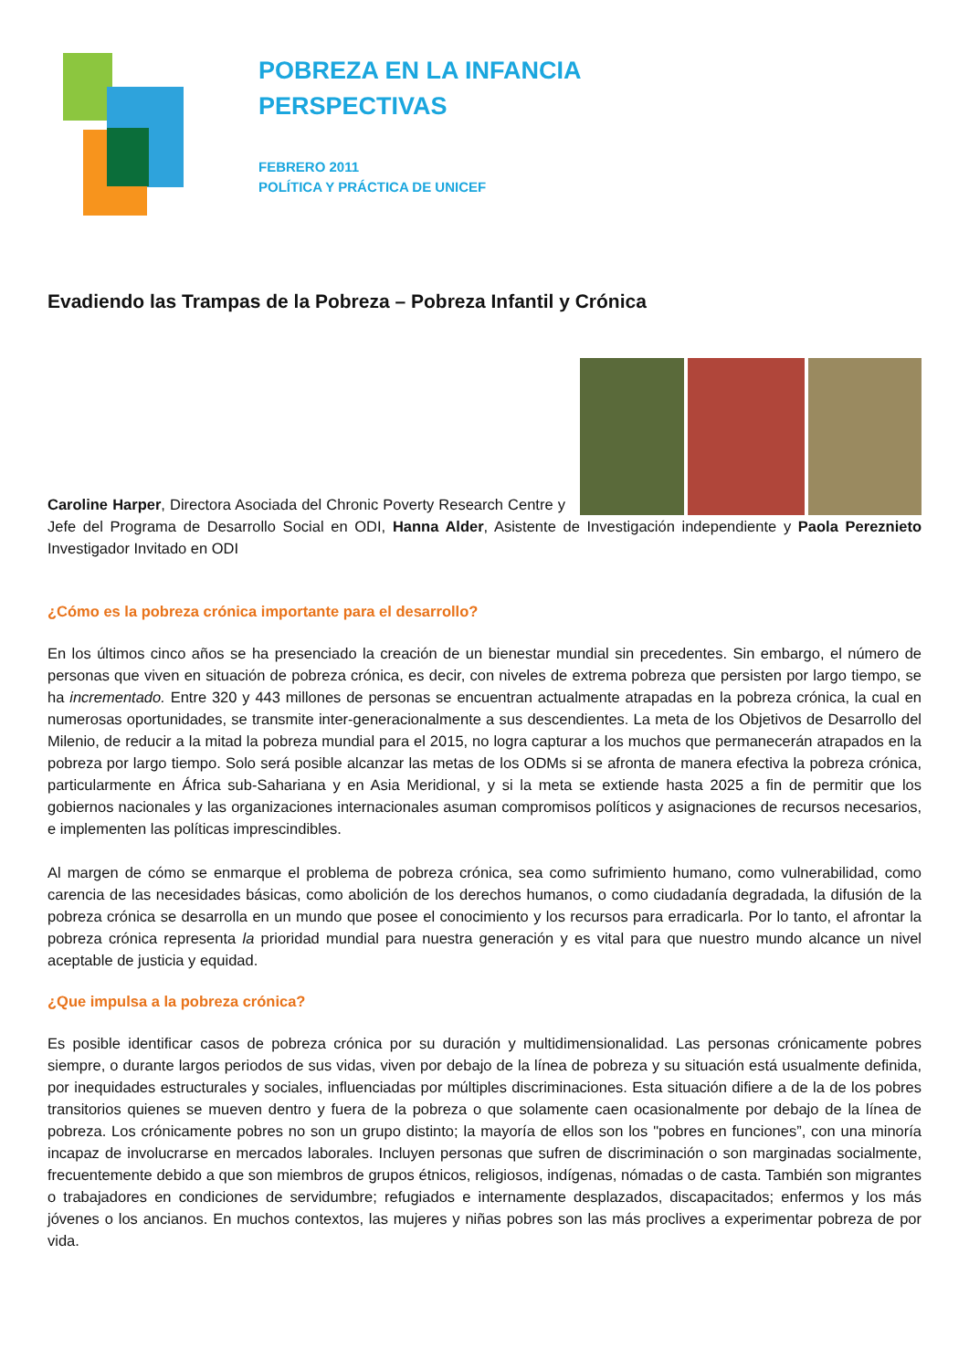POBREZA EN LA INFANCIA
PERSPECTIVAS
FEBRERO 2011
POLÍTICA Y PRÁCTICA DE UNICEF
Evadiendo las Trampas de la Pobreza – Pobreza Infantil y Crónica
Caroline Harper, Directora Asociada del Chronic Poverty Research Centre y Jefe del Programa de Desarrollo Social en ODI, Hanna Alder, Asistente de Investigación independiente y Paola Pereznieto Investigador Invitado en ODI
¿Cómo es la pobreza crónica importante para el desarrollo?
En los últimos cinco años se ha presenciado la creación de un bienestar mundial sin precedentes. Sin embargo, el número de personas que viven en situación de pobreza crónica, es decir, con niveles de extrema pobreza que persisten por largo tiempo, se ha incrementado. Entre 320 y 443 millones de personas se encuentran actualmente atrapadas en la pobreza crónica, la cual en numerosas oportunidades, se transmite inter-generacionalmente a sus descendientes. La meta de los Objetivos de Desarrollo del Milenio, de reducir a la mitad la pobreza mundial para el 2015, no logra capturar a los muchos que permanecerán atrapados en la pobreza por largo tiempo. Solo será posible alcanzar las metas de los ODMs si se afronta de manera efectiva la pobreza crónica, particularmente en África sub-Sahariana y en Asia Meridional, y si la meta se extiende hasta 2025 a fin de permitir que los gobiernos nacionales y las organizaciones internacionales asuman compromisos políticos y asignaciones de recursos necesarios, e implementen las políticas imprescindibles.
Al margen de cómo se enmarque el problema de pobreza crónica, sea como sufrimiento humano, como vulnerabilidad, como carencia de las necesidades básicas, como abolición de los derechos humanos, o como ciudadanía degradada, la difusión de la pobreza crónica se desarrolla en un mundo que posee el conocimiento y los recursos para erradicarla. Por lo tanto, el afrontar la pobreza crónica representa la prioridad mundial para nuestra generación y es vital para que nuestro mundo alcance un nivel aceptable de justicia y equidad.
¿Que impulsa a la pobreza crónica?
Es posible identificar casos de pobreza crónica por su duración y multidimensionalidad. Las personas crónicamente pobres siempre, o durante largos periodos de sus vidas, viven por debajo de la línea de pobreza y su situación está usualmente definida, por inequidades estructurales y sociales, influenciadas por múltiples discriminaciones. Esta situación difiere a de la de los pobres transitorios quienes se mueven dentro y fuera de la pobreza o que solamente caen ocasionalmente por debajo de la línea de pobreza. Los crónicamente pobres no son un grupo distinto; la mayoría de ellos son los "pobres en funciones”, con una minoría incapaz de involucrarse en mercados laborales. Incluyen personas que sufren de discriminación o son marginadas socialmente, frecuentemente debido a que son miembros de grupos étnicos, religiosos, indígenas, nómadas o de casta. También son migrantes o trabajadores en condiciones de servidumbre; refugiados e internamente desplazados, discapacitados; enfermos y los más jóvenes o los ancianos. En muchos contextos, las mujeres y niñas pobres son las más proclives a experimentar pobreza de por vida.